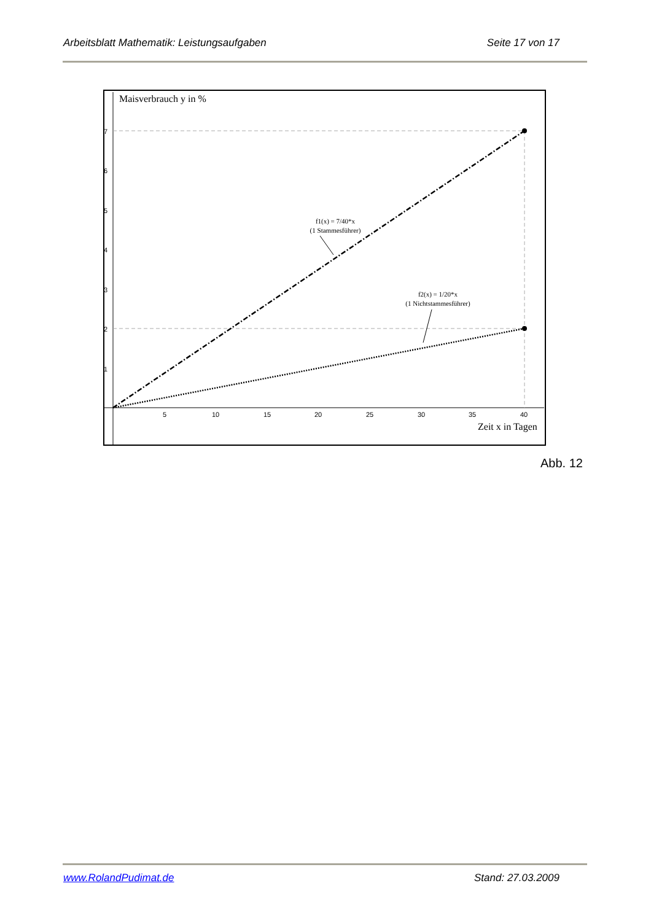Arbeitsblatt Mathematik: Leistungsaufgaben Seite 17 von 17
Maisverbrauch y in %
Zeit x in Tagen
f1(x) = 7/40*x
(1 Stammesführer)
f2(x) = 1/20*x
(1 Nichtstammesführer)
5
10
15
20
25
30
35
40
7
6
5
4
3
2
1
Abb. 12
www.RolandPudimat.de Stand: 27.03.2009